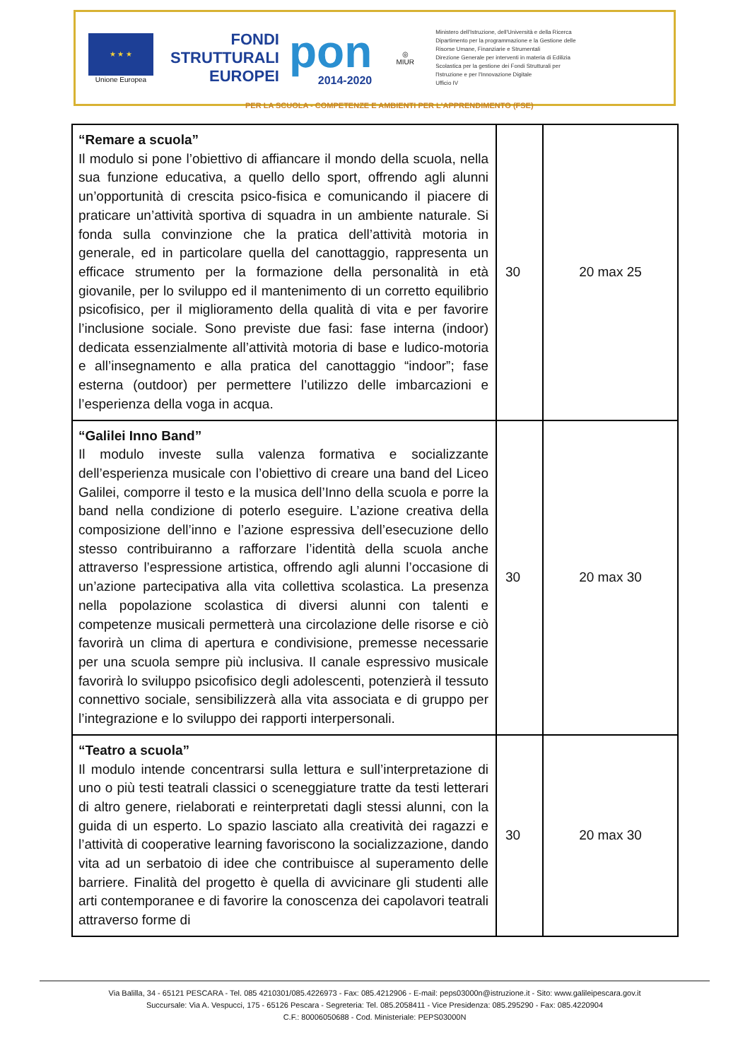★ ★ ★
Unione Europea
FONDI
STRUTTURALI
EUROPEI
pon
2014-2020
◎
MIUR
Ministero dell'Istruzione, dell'Università e della Ricerca
Dipartimento per la programmazione e la Gestione delle
Risorse Umane, Finanziarie e Strumentali
Direzione Generale per interventi in materia di Edilizia
Scolastica per la gestione dei Fondi Strutturali per
l'Istruzione e per l'Innovazione Digitale
Ufficio IV
PER LA SCUOLA - COMPETENZE E AMBIENTI PER L'APPRENDIMENTO (FSE)
| “Remare a scuola” Il modulo si pone l’obiettivo di affiancare il mondo della scuola, nella sua funzione educativa, a quello dello sport, offrendo agli alunni un’opportunità di crescita psico-fisica e comunicando il piacere di praticare un’attività sportiva di squadra in un ambiente naturale. Si fonda sulla convinzione che la pratica dell’attività motoria in generale, ed in particolare quella del canottaggio, rappresenta un efficace strumento per la formazione della personalità in età giovanile, per lo sviluppo ed il mantenimento di un corretto equilibrio psicofisico, per il miglioramento della qualità di vita e per favorire l’inclusione sociale. Sono previste due fasi: fase interna (indoor) dedicata essenzialmente all’attività motoria di base e ludico-motoria e all’insegnamento e alla pratica del canottaggio “indoor”; fase esterna (outdoor) per permettere l’utilizzo delle imbarcazioni e l’esperienza della voga in acqua. | 30 | 20 max 25 |
| “Galilei Inno Band” Il modulo investe sulla valenza formativa e socializzante dell’esperienza musicale con l’obiettivo di creare una band del Liceo Galilei, comporre il testo e la musica dell’Inno della scuola e porre la band nella condizione di poterlo eseguire. L’azione creativa della composizione dell’inno e l’azione espressiva dell’esecuzione dello stesso contribuiranno a rafforzare l’identità della scuola anche attraverso l’espressione artistica, offrendo agli alunni l’occasione di un’azione partecipativa alla vita collettiva scolastica. La presenza nella popolazione scolastica di diversi alunni con talenti e competenze musicali permetterà una circolazione delle risorse e ciò favorirà un clima di apertura e condivisione, premesse necessarie per una scuola sempre più inclusiva. Il canale espressivo musicale favorirà lo sviluppo psicofisico degli adolescenti, potenzierà il tessuto connettivo sociale, sensibilizzerà alla vita associata e di gruppo per l’integrazione e lo sviluppo dei rapporti interpersonali. | 30 | 20 max 30 |
| “Teatro a scuola” Il modulo intende concentrarsi sulla lettura e sull’interpretazione di uno o più testi teatrali classici o sceneggiature tratte da testi letterari di altro genere, rielaborati e reinterpretati dagli stessi alunni, con la guida di un esperto. Lo spazio lasciato alla creatività dei ragazzi e l’attività di cooperative learning favoriscono la socializzazione, dando vita ad un serbatoio di idee che contribuisce al superamento delle barriere. Finalità del progetto è quella di avvicinare gli studenti alle arti contemporanee e di favorire la conoscenza dei capolavori teatrali attraverso forme di | 30 | 20 max 30 |
Via Balilla, 34 - 65121 PESCARA - Tel. 085 4210301/085.4226973 - Fax: 085.4212906 - E-mail: peps03000n@istruzione.it - Sito: www.galileipescara.gov.it
Succursale: Via A. Vespucci, 175 - 65126 Pescara - Segreteria: Tel. 085.2058411 - Vice Presidenza: 085.295290 - Fax: 085.4220904
C.F.: 80006050688 - Cod. Ministeriale: PEPS03000N